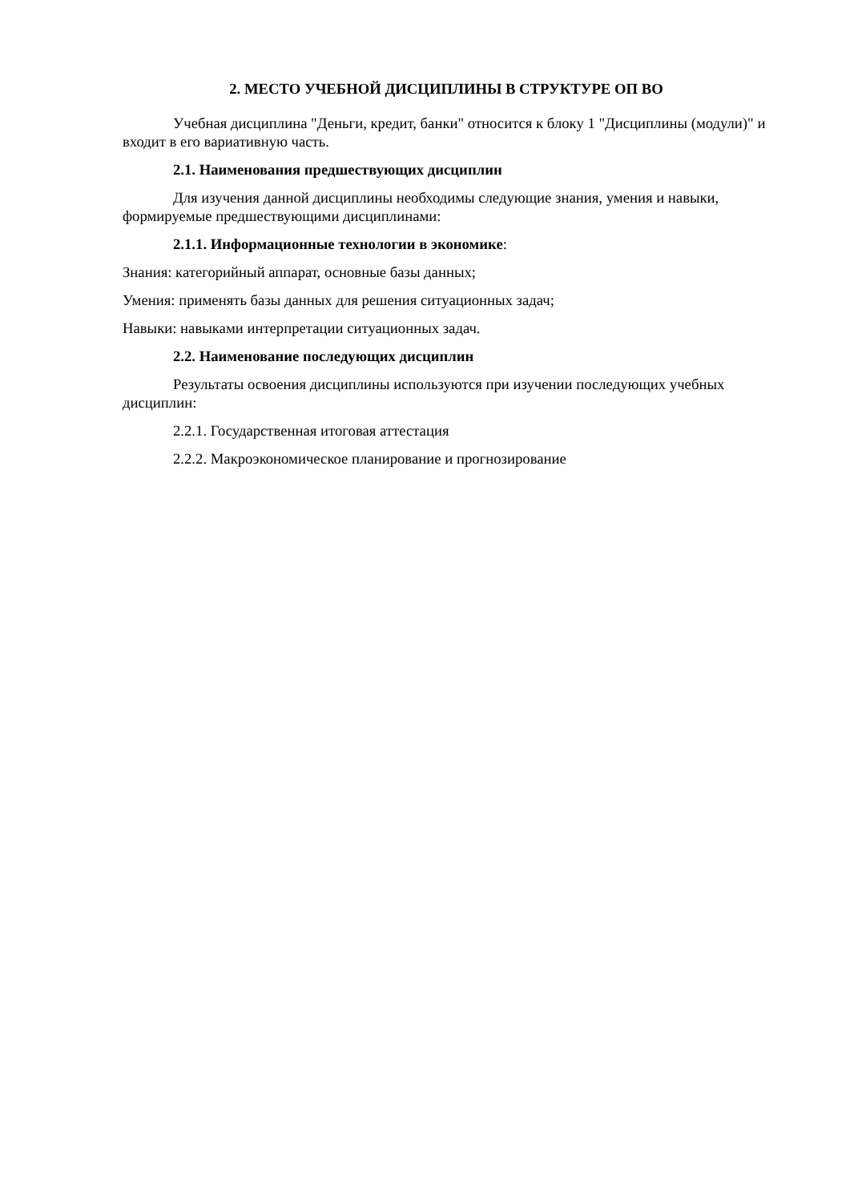2. МЕСТО УЧЕБНОЙ ДИСЦИПЛИНЫ В СТРУКТУРЕ ОП ВО
Учебная дисциплина "Деньги, кредит, банки" относится к блоку 1 "Дисциплины (модули)" и входит в его вариативную часть.
2.1. Наименования предшествующих дисциплин
Для изучения данной дисциплины необходимы следующие знания, умения и навыки, формируемые предшествующими дисциплинами:
2.1.1. Информационные технологии в экономике:
Знания: категорийный аппарат, основные базы данных;
Умения: применять базы данных для решения ситуационных задач;
Навыки: навыками интерпретации ситуационных задач.
2.2. Наименование последующих дисциплин
Результаты освоения дисциплины используются при изучении последующих учебных дисциплин:
2.2.1. Государственная итоговая аттестация
2.2.2. Макроэкономическое планирование и прогнозирование